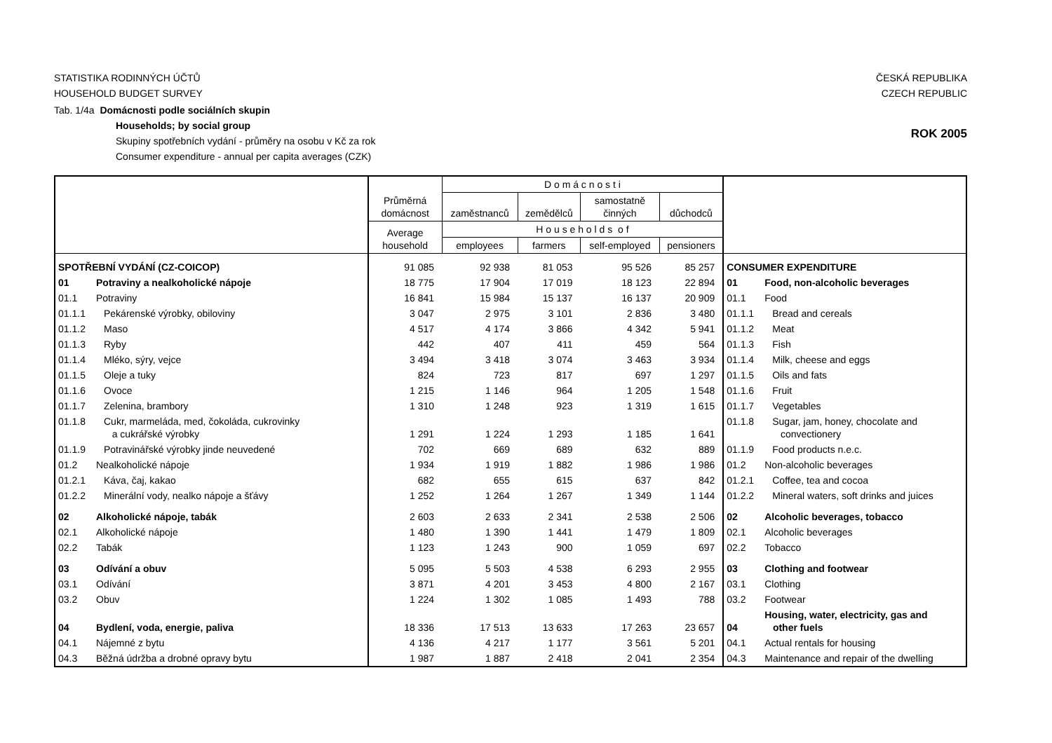STATISTIKA RODINNÝCH ÚČTŮ
HOUSEHOLD BUDGET SURVEY
ČESKÁ REPUBLIKA
CZECH REPUBLIC
Tab. 1/4a Domácnosti podle sociálních skupin
Households; by social group
Skupiny spotřebních vydání - průměry na osobu v Kč za rok
Consumer expenditure - annual per capita averages (CZK)
ROK 2005
| | | Průměrná domácnost | D o m á c n o s t i | | | | | |
| --- | --- | --- | --- | --- | --- | --- | --- | --- |
| | | | zaměstnanců | zemědělců | samostatně činných | důchodců | | |
| | | Average household | H o u s e h o l d s o f | | | | | |
| | | | employees | farmers | self-employed | pensioners | | |
| SPOTŘEBNÍ VYDÁNÍ (CZ-COICOP) | | 91 085 | 92 938 | 81 053 | 95 526 | 85 257 | CONSUMER EXPENDITURE | |
| 01 | Potraviny a nealkoholické nápoje | 18 775 | 17 904 | 17 019 | 18 123 | 22 894 | 01 | Food, non-alcoholic beverages |
| 01.1 | Potraviny | 16 841 | 15 984 | 15 137 | 16 137 | 20 909 | 01.1 | Food |
| 01.1.1 | Pekárenské výrobky, obiloviny | 3 047 | 2 975 | 3 101 | 2 836 | 3 480 | 01.1.1 | Bread and cereals |
| 01.1.2 | Maso | 4 517 | 4 174 | 3 866 | 4 342 | 5 941 | 01.1.2 | Meat |
| 01.1.3 | Ryby | 442 | 407 | 411 | 459 | 564 | 01.1.3 | Fish |
| 01.1.4 | Mléko, sýry, vejce | 3 494 | 3 418 | 3 074 | 3 463 | 3 934 | 01.1.4 | Milk, cheese and eggs |
| 01.1.5 | Oleje a tuky | 824 | 723 | 817 | 697 | 1 297 | 01.1.5 | Oils and fats |
| 01.1.6 | Ovoce | 1 215 | 1 146 | 964 | 1 205 | 1 548 | 01.1.6 | Fruit |
| 01.1.7 | Zelenina, brambory | 1 310 | 1 248 | 923 | 1 319 | 1 615 | 01.1.7 | Vegetables |
| 01.1.8 | Cukr, marmeláda, med, čokoláda, cukrovinky a cukrářské výrobky | 1 291 | 1 224 | 1 293 | 1 185 | 1 641 | 01.1.8 | Sugar, jam, honey, chocolate and convectionery |
| 01.1.9 | Potravinářské výrobky jinde neuvedené | 702 | 669 | 689 | 632 | 889 | 01.1.9 | Food products n.e.c. |
| 01.2 | Nealkoholické nápoje | 1 934 | 1 919 | 1 882 | 1 986 | 1 986 | 01.2 | Non-alcoholic beverages |
| 01.2.1 | Káva, čaj, kakao | 682 | 655 | 615 | 637 | 842 | 01.2.1 | Coffee, tea and cocoa |
| 01.2.2 | Minerální vody, nealko nápoje a šťávy | 1 252 | 1 264 | 1 267 | 1 349 | 1 144 | 01.2.2 | Mineral waters, soft drinks and juices |
| 02 | Alkoholické nápoje, tabák | 2 603 | 2 633 | 2 341 | 2 538 | 2 506 | 02 | Alcoholic beverages, tobacco |
| 02.1 | Alkoholické nápoje | 1 480 | 1 390 | 1 441 | 1 479 | 1 809 | 02.1 | Alcoholic beverages |
| 02.2 | Tabák | 1 123 | 1 243 | 900 | 1 059 | 697 | 02.2 | Tobacco |
| 03 | Odívání a obuv | 5 095 | 5 503 | 4 538 | 6 293 | 2 955 | 03 | Clothing and footwear |
| 03.1 | Odívání | 3 871 | 4 201 | 3 453 | 4 800 | 2 167 | 03.1 | Clothing |
| 03.2 | Obuv | 1 224 | 1 302 | 1 085 | 1 493 | 788 | 03.2 | Footwear |
| 04 | Bydlení, voda, energie, paliva | 18 336 | 17 513 | 13 633 | 17 263 | 23 657 | 04 | Housing, water, electricity, gas and other fuels |
| 04.1 | Nájemné z bytu | 4 136 | 4 217 | 1 177 | 3 561 | 5 201 | 04.1 | Actual rentals for housing |
| 04.3 | Běžná údržba a drobné opravy bytu | 1 987 | 1 887 | 2 418 | 2 041 | 2 354 | 04.3 | Maintenance and repair of the dwelling |